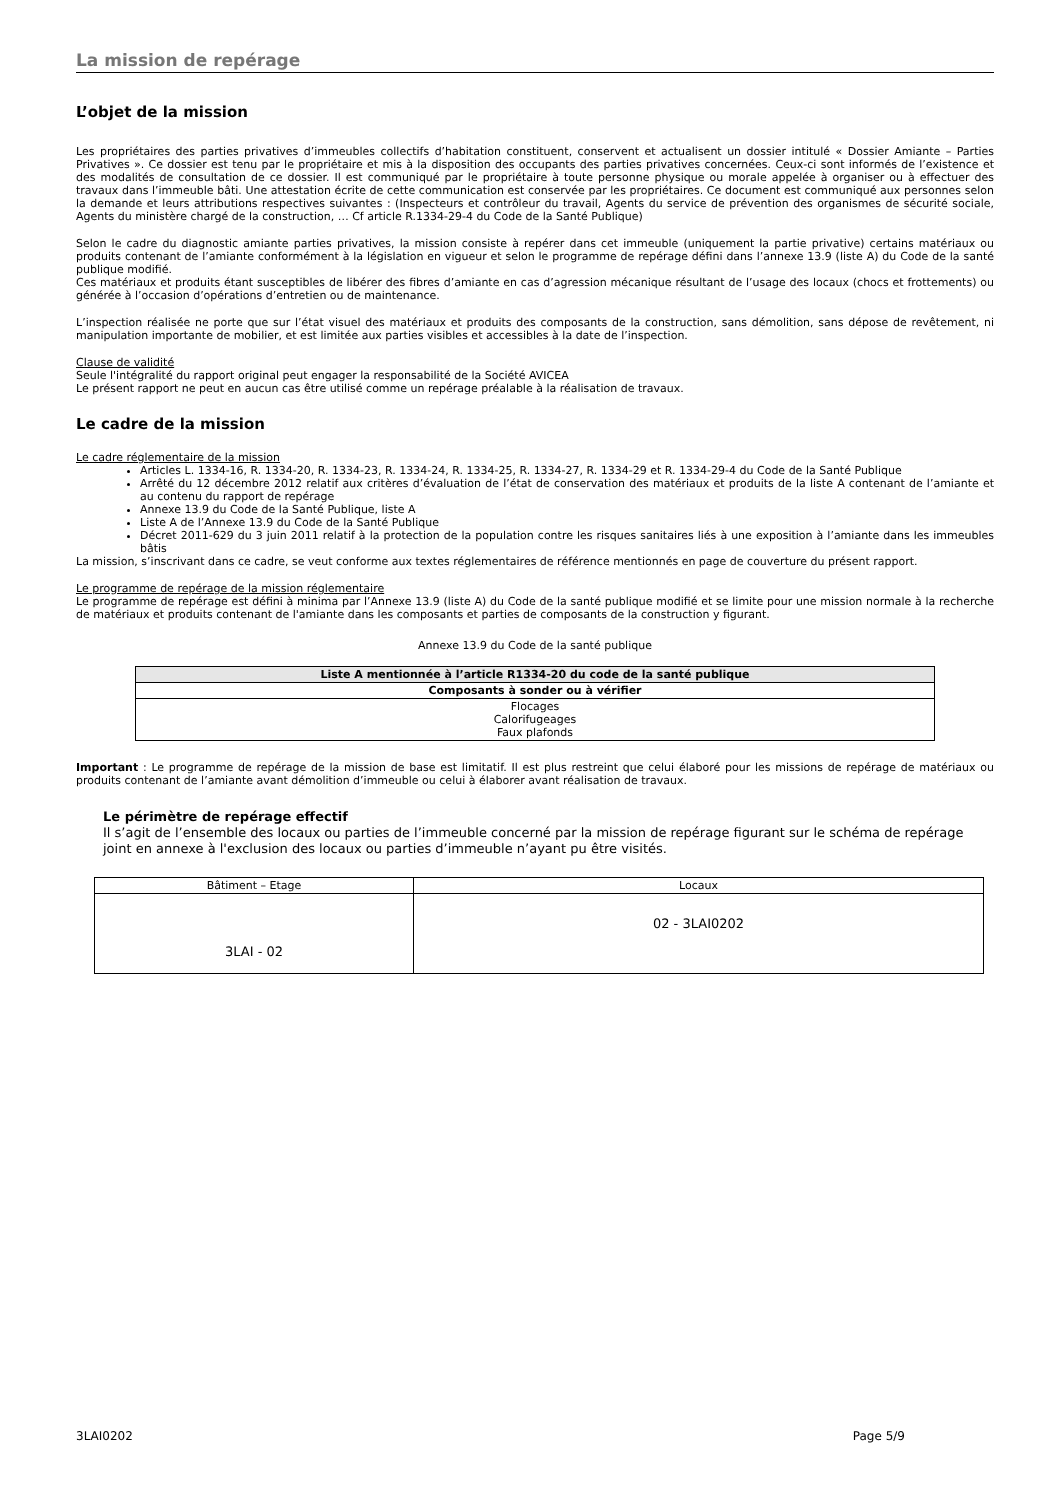La mission de repérage
L’objet de la mission
Les propriétaires des parties privatives d’immeubles collectifs d’habitation constituent, conservent et actualisent un dossier intitulé « Dossier Amiante – Parties Privatives ». Ce dossier est tenu par le propriétaire et mis à la disposition des occupants des parties privatives concernées. Ceux-ci sont informés de l’existence et des modalités de consultation de ce dossier. Il est communiqué par le propriétaire à toute personne physique ou morale appelée à organiser ou à effectuer des travaux dans l’immeuble bâti. Une attestation écrite de cette communication est conservée par les propriétaires. Ce document est communiqué aux personnes selon la demande et leurs attributions respectives suivantes : (Inspecteurs et contrôleur du travail, Agents du service de prévention des organismes de sécurité sociale, Agents du ministère chargé de la construction, … Cf article R.1334-29-4 du Code de la Santé Publique)
Selon le cadre du diagnostic amiante parties privatives, la mission consiste à repérer dans cet immeuble (uniquement la partie privative) certains matériaux ou produits contenant de l’amiante conformément à la législation en vigueur et selon le programme de repérage défini dans l’annexe 13.9 (liste A) du Code de la santé publique modifié.
Ces matériaux et produits étant susceptibles de libérer des fibres d’amiante en cas d’agression mécanique résultant de l’usage des locaux (chocs et frottements) ou générée à l’occasion d’opérations d’entretien ou de maintenance.
L’inspection réalisée ne porte que sur l’état visuel des matériaux et produits des composants de la construction, sans démolition, sans dépose de revêtement, ni manipulation importante de mobilier, et est limitée aux parties visibles et accessibles à la date de l’inspection.
Clause de validité
Seule l'intégralité du rapport original peut engager la responsabilité de la Société AVICEA
Le présent rapport ne peut en aucun cas être utilisé comme un repérage préalable à la réalisation de travaux.
Le cadre de la mission
Le cadre réglementaire de la mission
Articles L. 1334-16, R. 1334-20, R. 1334-23, R. 1334-24, R. 1334-25, R. 1334-27, R. 1334-29 et R. 1334-29-4 du Code de la Santé Publique
Arrêté du 12 décembre 2012 relatif aux critères d’évaluation de l’état de conservation des matériaux et produits de la liste A contenant de l’amiante et au contenu du rapport de repérage
Annexe 13.9 du Code de la Santé Publique, liste A
Liste A de l’Annexe 13.9 du Code de la Santé Publique
Décret 2011-629 du 3 juin 2011 relatif à la protection de la population contre les risques sanitaires liés à une exposition à l’amiante dans les immeubles bâtis
La mission, s’inscrivant dans ce cadre, se veut conforme aux textes réglementaires de référence mentionnés en page de couverture du présent rapport.
Le programme de repérage de la mission réglementaire
Le programme de repérage est défini à minima par l’Annexe 13.9 (liste A) du Code de la santé publique modifié et se limite pour une mission normale à la recherche de matériaux et produits contenant de l'amiante dans les composants et parties de composants de la construction y figurant.
Annexe 13.9 du Code de la santé publique
| Liste A mentionnée à l’article R1334-20 du code de la santé publique |
| --- |
| Composants à sonder ou à vérifier |
| Flocages Calorifugeages Faux plafonds |
Important : Le programme de repérage de la mission de base est limitatif. Il est plus restreint que celui élaboré pour les missions de repérage de matériaux ou produits contenant de l’amiante avant démolition d’immeuble ou celui à élaborer avant réalisation de travaux.
Le périmètre de repérage effectif
Il s’agit de l’ensemble des locaux ou parties de l’immeuble concerné par la mission de repérage figurant sur le schéma de repérage joint en annexe à l'exclusion des locaux ou parties d’immeuble n’ayant pu être visités.
| Bâtiment – Etage | Locaux |
| 3LAI - 02 | 02 - 3LAI0202 |
3LAI0202 Page 5/9